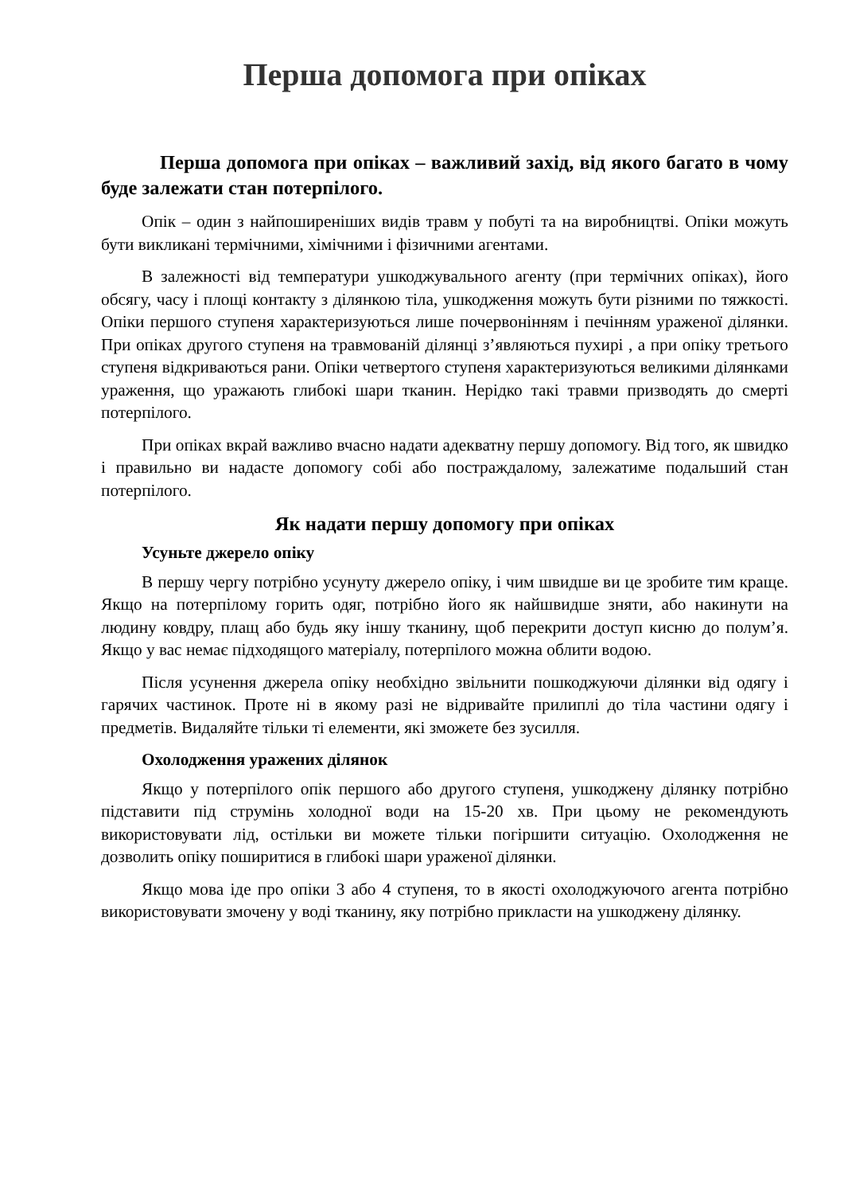Перша допомога при опіках
Перша допомога при опіках – важливий захід, від якого багато в чому буде залежати стан потерпілого.
Опік – один з найпоширеніших видів травм у побуті та на виробництві. Опіки можуть бути викликані термічними, хімічними і фізичними агентами.
В залежності від температури ушкоджувального агенту (при термічних опіках), його обсягу, часу і площі контакту з ділянкою тіла, ушкодження можуть бути різними по тяжкості. Опіки першого ступеня характеризуються лише почервонінням і печінням ураженої ділянки. При опіках другого ступеня на травмованій ділянці з’являються пухирі , а при опіку третього ступеня відкриваються рани. Опіки четвертого ступеня характеризуються великими ділянками ураження, що уражають глибокі шари тканин. Нерідко такі травми призводять до смерті потерпілого.
При опіках вкрай важливо вчасно надати адекватну першу допомогу. Від того, як швидко і правильно ви надасте допомогу собі або постраждалому, залежатиме подальший стан потерпілого.
Як надати першу допомогу при опіках
Усуньте джерело опіку
В першу чергу потрібно усунуту джерело опіку, і чим швидше ви це зробите тим краще. Якщо на потерпілому горить одяг, потрібно його як найшвидше зняти, або накинути на людину ковдру, плащ або будь яку іншу тканину, щоб перекрити доступ кисню до полум’я. Якщо у вас немає підходящого матеріалу, потерпілого можна облити водою.
Після усунення джерела опіку необхідно звільнити пошкоджуючи ділянки від одягу і гарячих частинок. Проте ні в якому разі не відривайте прилиплі до тіла частини одягу і предметів. Видаляйте тільки ті елементи, які зможете без зусилля.
Охолодження уражених ділянок
Якщо у потерпілого опік першого або другого ступеня, ушкоджену ділянку потрібно підставити під струмінь холодної води на 15-20 хв. При цьому не рекомендують використовувати лід, остільки ви можете тільки погіршити ситуацію. Охолодження не дозволить опіку поширитися в глибокі шари ураженої ділянки.
Якщо мова іде про опіки 3 або 4 ступеня, то в якості охолоджуючого агента потрібно використовувати змочену у воді тканину, яку потрібно прикласти на ушкоджену ділянку.